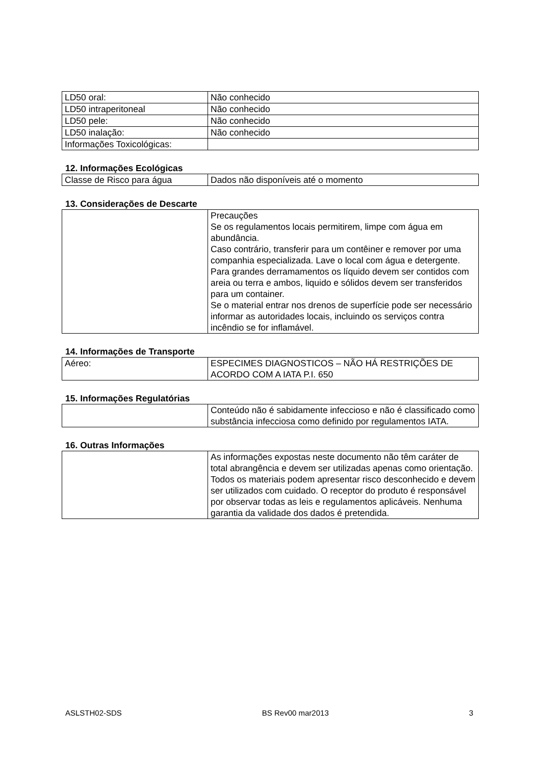| LD50 oral: | Não conhecido |
| LD50 intraperitoneal | Não conhecido |
| LD50 pele: | Não conhecido |
| LD50 inalação: | Não conhecido |
| Informações Toxicológicas: | |
12. Informações Ecológicas
| Classe de Risco para água | Dados não disponíveis até o momento |
13. Considerações de Descarte
| | Precauções Se os regulamentos locais permitirem, limpe com água em abundância. Caso contrário, transferir para um contêiner e remover por uma companhia especializada. Lave o local com água e detergente. Para grandes derramamentos os líquido devem ser contidos com areia ou terra e ambos, liquido e sólidos devem ser transferidos para um container. Se o material entrar nos drenos de superfície pode ser necessário informar as autoridades locais, incluindo os serviços contra incêndio se for inflamável. |
14. Informações de Transporte
| Aéreo: | ESPECIMES DIAGNOSTICOS – NÃO HÁ RESTRIÇÕES DE ACORDO COM A IATA P.I. 650 |
15. Informações Regulatórias
| | Conteúdo não é sabidamente infeccioso e não é classificado como substância infecciosa como definido por regulamentos IATA. |
16. Outras Informações
| | As informações expostas neste documento não têm caráter de total abrangência e devem ser utilizadas apenas como orientação. Todos os materiais podem apresentar risco desconhecido e devem ser utilizados com cuidado. O receptor do produto é responsável por observar todas as leis e regulamentos aplicáveis. Nenhuma garantia da validade dos dados é pretendida. |
ASLSTH02-SDS BS Rev00 mar2013 3